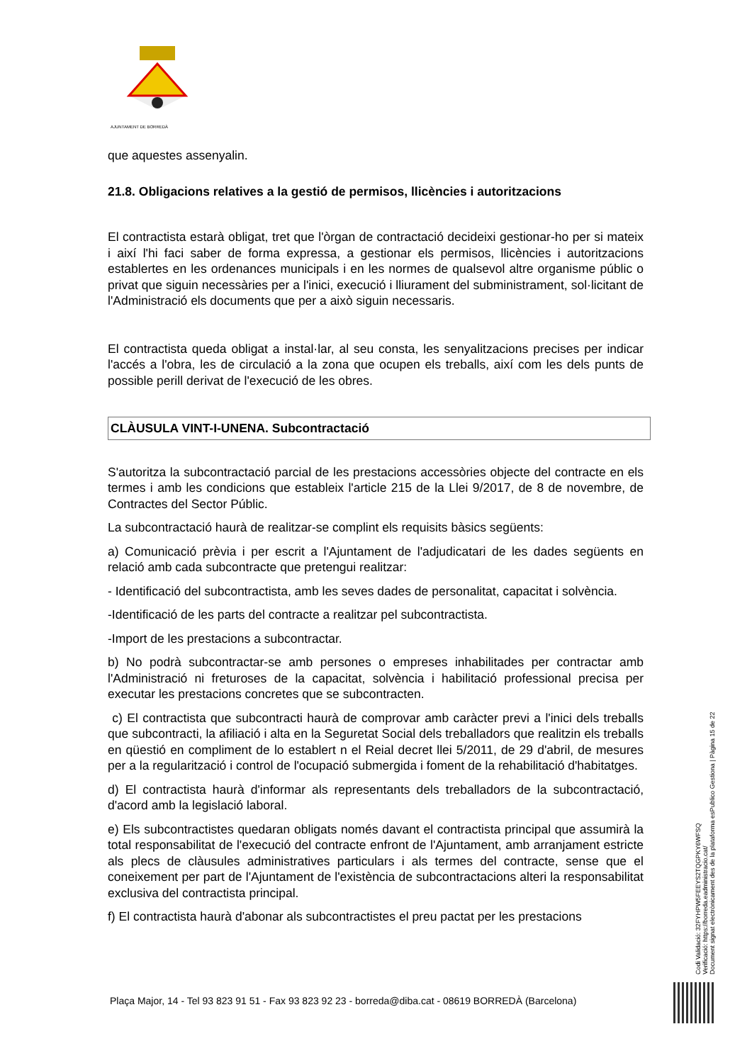AJUNTAMENT DE BORREDÀ
que aquestes assenyalin.
21.8. Obligacions relatives a la gestió de permisos, llicències i autoritzacions
El contractista estarà obligat, tret que l'òrgan de contractació decideixi gestionar-ho per si mateix i així l'hi faci saber de forma expressa, a gestionar els permisos, llicències i autoritzacions establertes en les ordenances municipals i en les normes de qualsevol altre organisme públic o privat que siguin necessàries per a l'inici, execució i lliurament del subministrament, sol·licitant de l'Administració els documents que per a això siguin necessaris.
El contractista queda obligat a instal·lar, al seu consta, les senyalitzacions precises per indicar l'accés a l'obra, les de circulació a la zona que ocupen els treballs, així com les dels punts de possible perill derivat de l'execució de les obres.
CLÀUSULA VINT-I-UNENA. Subcontractació
S'autoritza la subcontractació parcial de les prestacions accessòries objecte del contracte en els termes i amb les condicions que estableix l'article 215 de la Llei 9/2017, de 8 de novembre, de Contractes del Sector Públic.
La subcontractació haurà de realitzar-se complint els requisits bàsics següents:
a) Comunicació prèvia i per escrit a l'Ajuntament de l'adjudicatari de les dades següents en relació amb cada subcontracte que pretengui realitzar:
- Identificació del subcontractista, amb les seves dades de personalitat, capacitat i solvència.
-Identificació de les parts del contracte a realitzar pel subcontractista.
-Import de les prestacions a subcontractar.
b) No podrà subcontractar-se amb persones o empreses inhabilitades per contractar amb l'Administració ni freturoses de la capacitat, solvència i habilitació professional precisa per executar les prestacions concretes que se subcontracten.
c) El contractista que subcontracti haurà de comprovar amb caràcter previ a l'inici dels treballs que subcontracti, la afiliació i alta en la Seguretat Social dels treballadors que realitzin els treballs en qüestió en compliment de lo establert n el Reial decret llei 5/2011, de 29 d'abril, de mesures per a la regularització i control de l'ocupació submergida i foment de la rehabilitació d'habitatges.
d) El contractista haurà d'informar als representants dels treballadors de la subcontractació, d'acord amb la legislació laboral.
e) Els subcontractistes quedaran obligats només davant el contractista principal que assumirà la total responsabilitat de l'execució del contracte enfront de l'Ajuntament, amb arranjament estricte als plecs de clàusules administratives particulars i als termes del contracte, sense que el coneixement per part de l'Ajuntament de l'existència de subcontractacions alteri la responsabilitat exclusiva del contractista principal.
f) El contractista haurà d'abonar als subcontractistes el preu pactat per les prestacions
Plaça Major, 14 - Tel 93 823 91 51 - Fax 93 823 92 23 - borreda@diba.cat - 08619 BORREDÀ (Barcelona)
Codi Validació: 32FYHPW5FEEYS2TQGPKY6WFSQ
Verificació: https://borreda.eadministracio.cat/
Document signat electrònicament des de la plataforma esPublico Gestiona | Pàgina 15 de 22